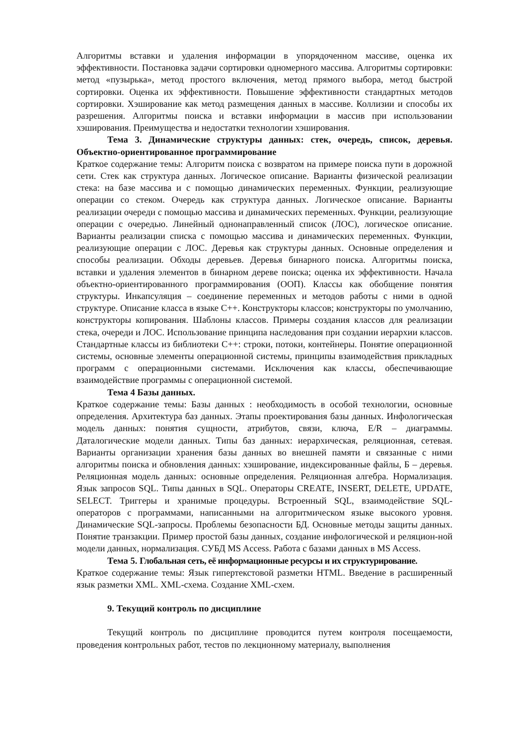Алгоритмы вставки и удаления информации в упорядоченном массиве, оценка их эффективности. Постановка задачи сортировки одномерного массива. Алгоритмы сортировки: метод «пузырька», метод простого включения, метод прямого выбора, метод быстрой сортировки. Оценка их эффективности. Повышение эффективности стандартных методов сортировки. Хэширование как метод размещения данных в массиве. Коллизии и способы их разрешения. Алгоритмы поиска и вставки информации в массив при использовании хэширования. Преимущества и недостатки технологии хэширования.
Тема 3. Динамические структуры данных: стек, очередь, список, деревья. Объектно-ориентированное программирование
Краткое содержание темы: Алгоритм поиска с возвратом на примере поиска пути в дорожной сети. Стек как структура данных. Логическое описание. Варианты физической реализации стека: на базе массива и с помощью динамических переменных. Функции, реализующие операции со стеком. Очередь как структура данных. Логическое описание. Варианты реализации очереди с помощью массива и динамических переменных. Функции, реализующие операции с очередью. Линейный однонаправленный список (ЛОС), логическое описание. Варианты реализации списка с помощью массива и динамических переменных. Функции, реализующие операции с ЛОС. Деревья как структуры данных. Основные определения и способы реализации. Обходы деревьев. Деревья бинарного поиска. Алгоритмы поиска, вставки и удаления элементов в бинарном дереве поиска; оценка их эффективности. Начала объектно-ориентированного программирования (ООП). Классы как обобщение понятия структуры. Инкапсуляция – соединение переменных и методов работы с ними в одной структуре. Описание класса в языке С++. Конструкторы классов; конструкторы по умолчанию, конструкторы копирования. Шаблоны классов. Примеры создания классов для реализации стека, очереди и ЛОС. Использование принципа наследования при создании иерархии классов. Стандартные классы из библиотеки С++: строки, потоки, контейнеры. Понятие операционной системы, основные элементы операционной системы, принципы взаимодействия прикладных программ с операционными системами. Исключения как классы, обеспечивающие взаимодействие программы с операционной системой.
Тема 4 Базы данных.
Краткое содержание темы: Базы данных : необходимость в особой технологии, основные определения. Архитектура баз данных. Этапы проектирования базы данных. Инфологическая модель данных: понятия сущности, атрибутов, связи, ключа, E/R – диаграммы. Даталогические модели данных. Типы баз данных: иерархическая, реляционная, сетевая. Варианты организации хранения базы данных во внешней памяти и связанные с ними алгоритмы поиска и обновления данных: хэширование, индексированные файлы, Б – деревья. Реляционная модель данных: основные определения. Реляционная алгебра. Нормализация. Язык запросов SQL. Типы данных в SQL. Операторы CREATE, INSERT, DELETE, UPDATE, SELECT. Триггеры и хранимые процедуры. Встроенный SQL, взаимодействие SQL-операторов с программами, написанными на алгоритмическом языке высокого уровня. Динамические SQL-запросы. Проблемы безопасности БД. Основные методы защиты данных. Понятие транзакции. Пример простой базы данных, создание инфологической и реляцион-ной модели данных, нормализация. СУБД MS Access. Работа с базами данных в MS Access.
Тема 5. Глобальная сеть, её информационные ресурсы и их структурирование.
Краткое содержание темы: Язык гипертекстовой разметки HTML. Введение в расширенный язык разметки XML. XML-схема. Создание XML-схем.
9. Текущий контроль по дисциплине
Текущий контроль по дисциплине проводится путем контроля посещаемости, проведения контрольных работ, тестов по лекционному материалу, выполнения